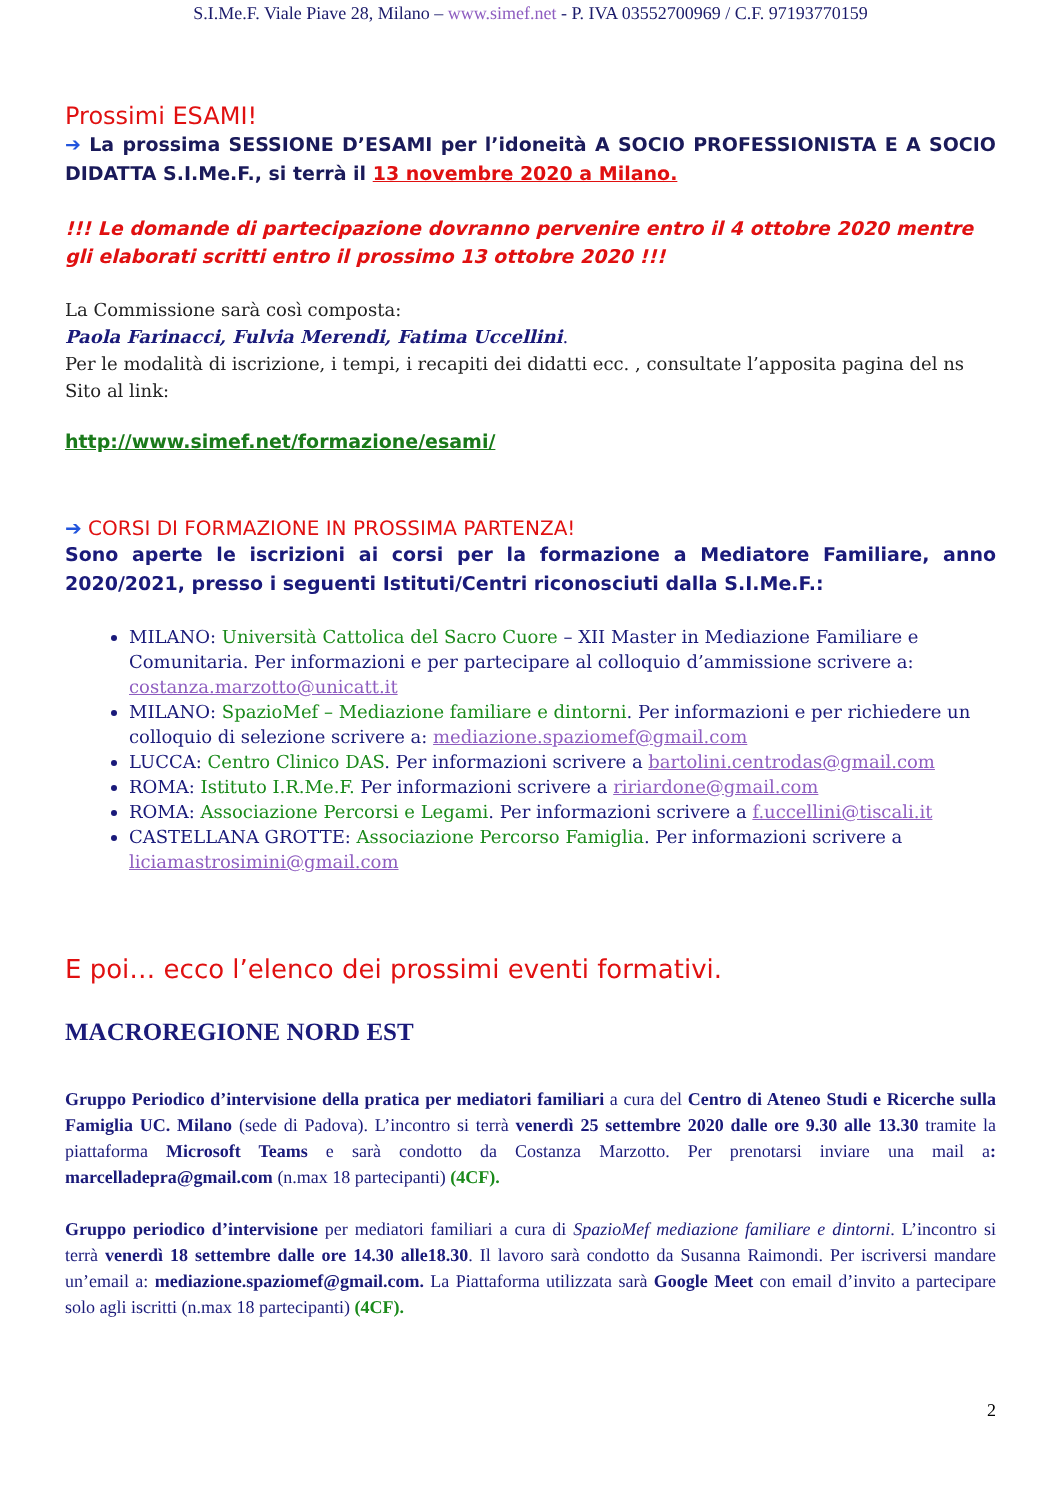S.I.Me.F. Viale Piave 28, Milano – www.simef.net - P. IVA 03552700969 / C.F. 97193770159
Prossimi ESAMI!
➔ La prossima SESSIONE D’ESAMI per l’idoneità A SOCIO PROFESSIONISTA E A SOCIO DIDATTA S.I.Me.F., si terrà il 13 novembre 2020 a Milano.
!!! Le domande di partecipazione dovranno pervenire entro il 4 ottobre 2020 mentre gli elaborati scritti entro il prossimo 13 ottobre 2020 !!!
La Commissione sarà così composta:
Paola Farinacci, Fulvia Merendi, Fatima Uccellini.
Per le modalità di iscrizione, i tempi, i recapiti dei didatti ecc. , consultate l’apposita pagina del ns Sito al link:
http://www.simef.net/formazione/esami/
➔ CORSI DI FORMAZIONE IN PROSSIMA PARTENZA!
Sono aperte le iscrizioni ai corsi per la formazione a Mediatore Familiare, anno 2020/2021, presso i seguenti Istituti/Centri riconosciuti dalla S.I.Me.F.:
MILANO: Università Cattolica del Sacro Cuore – XII Master in Mediazione Familiare e Comunitaria. Per informazioni e per partecipare al colloquio d’ammissione scrivere a: costanza.marzotto@unicatt.it
MILANO: SpazioMef – Mediazione familiare e dintorni. Per informazioni e per richiedere un colloquio di selezione scrivere a: mediazione.spaziomef@gmail.com
LUCCA: Centro Clinico DAS. Per informazioni scrivere a bartolini.centrodas@gmail.com
ROMA: Istituto I.R.Me.F. Per informazioni scrivere a ririardone@gmail.com
ROMA: Associazione Percorsi e Legami. Per informazioni scrivere a f.uccellini@tiscali.it
CASTELLANA GROTTE: Associazione Percorso Famiglia. Per informazioni scrivere a liciamastrosimini@gmail.com
E poi… ecco l’elenco dei prossimi eventi formativi.
MACROREGIONE NORD EST
Gruppo Periodico d’intervisione della pratica per mediatori familiari a cura del Centro di Ateneo Studi e Ricerche sulla Famiglia UC. Milano (sede di Padova). L’incontro si terrà venerdì 25 settembre 2020 dalle ore 9.30 alle 13.30 tramite la piattaforma Microsoft Teams e sarà condotto da Costanza Marzotto. Per prenotarsi inviare una mail a: marcelladepra@gmail.com (n.max 18 partecipanti) (4CF).
Gruppo periodico d’intervisione per mediatori familiari a cura di SpazioMef mediazione familiare e dintorni. L’incontro si terrà venerdì 18 settembre dalle ore 14.30 alle18.30. Il lavoro sarà condotto da Susanna Raimondi. Per iscriversi mandare un’email a: mediazione.spaziomef@gmail.com. La Piattaforma utilizzata sarà Google Meet con email d’invito a partecipare solo agli iscritti (n.max 18 partecipanti) (4CF).
2